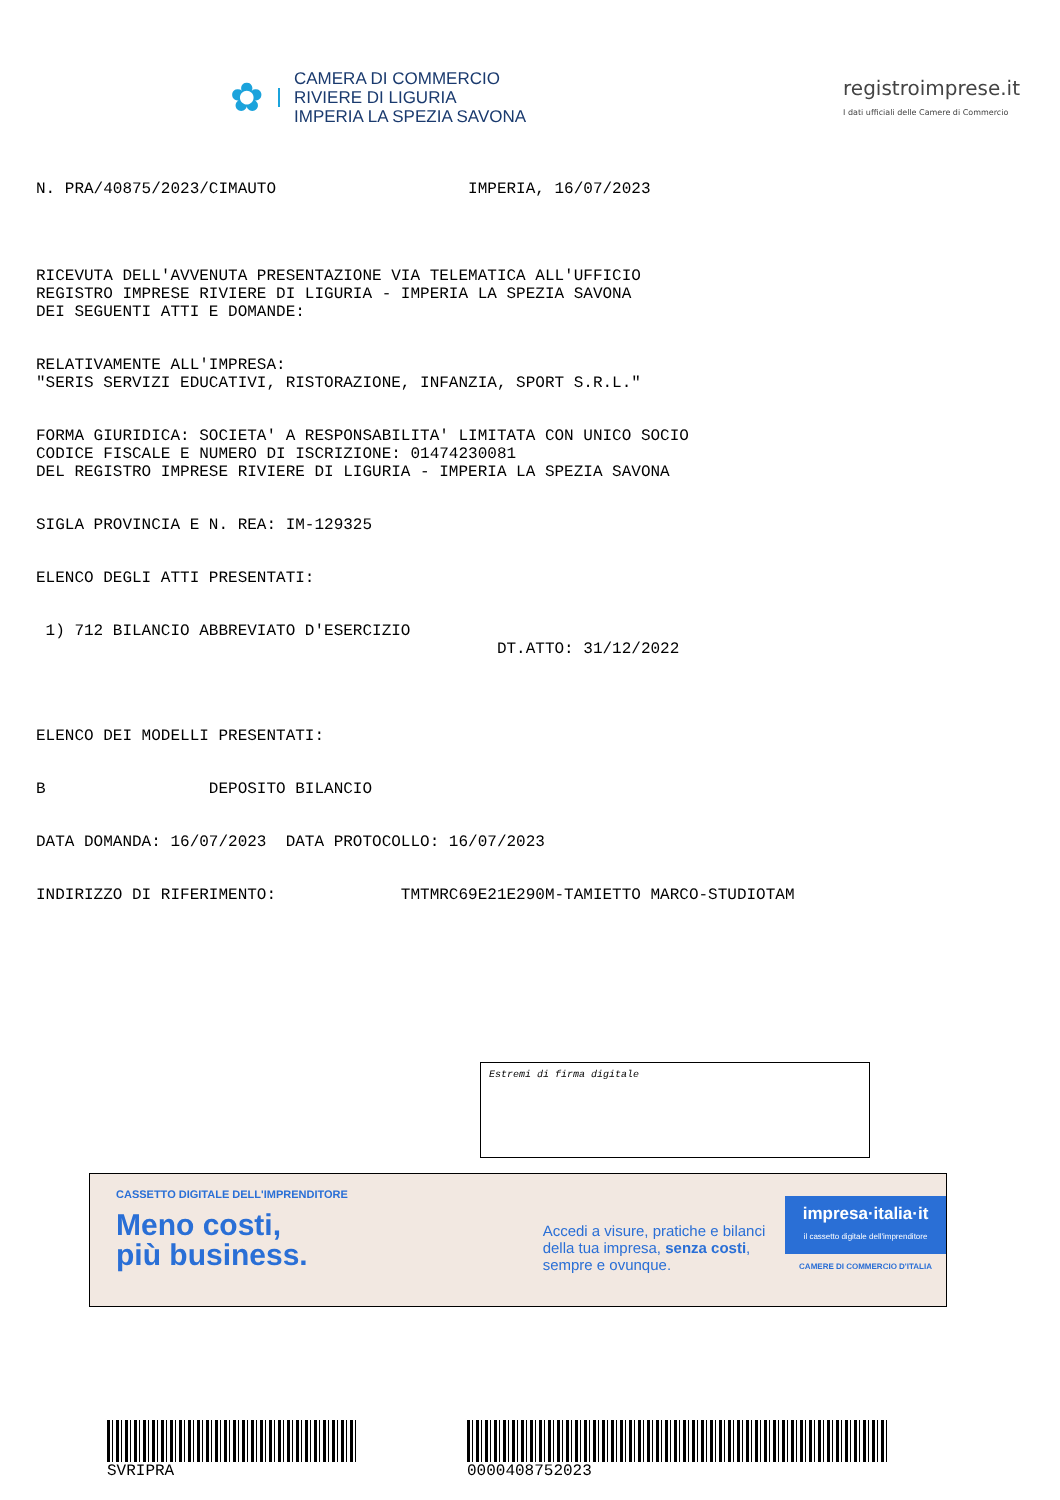✿
CAMERA DI COMMERCIO
RIVIERE DI LIGURIA
IMPERIA LA SPEZIA SAVONA
registroimprese.it
I dati ufficiali delle Camere di Commercio
N. PRA/40875/2023/CIMAUTO IMPERIA, 16/07/2023
RICEVUTA DELL'AVVENUTA PRESENTAZIONE VIA TELEMATICA ALL'UFFICIO REGISTRO IMPRESE RIVIERE DI LIGURIA - IMPERIA LA SPEZIA SAVONA DEI SEGUENTI ATTI E DOMANDE:
RELATIVAMENTE ALL'IMPRESA: "SERIS SERVIZI EDUCATIVI, RISTORAZIONE, INFANZIA, SPORT S.R.L."
FORMA GIURIDICA: SOCIETA' A RESPONSABILITA' LIMITATA CON UNICO SOCIO CODICE FISCALE E NUMERO DI ISCRIZIONE: 01474230081 DEL REGISTRO IMPRESE RIVIERE DI LIGURIA - IMPERIA LA SPEZIA SAVONA
SIGLA PROVINCIA E N. REA: IM-129325
ELENCO DEGLI ATTI PRESENTATI:
1) 712 BILANCIO ABBREVIATO D'ESERCIZIO DT.ATTO: 31/12/2022
ELENCO DEI MODELLI PRESENTATI:
B DEPOSITO BILANCIO
DATA DOMANDA: 16/07/2023 DATA PROTOCOLLO: 16/07/2023
INDIRIZZO DI RIFERIMENTO: TMTMRC69E21E290M-TAMIETTO MARCO-STUDIOTAM
Estremi di firma digitale
CASSETTO DIGITALE DELL'IMPRENDITORE
Meno costi,
più business.
Accedi a visure, pratiche e bilanci della tua impresa, senza costi, sempre e ovunque.
impresa·italia·it
il cassetto digitale dell'imprenditore
CAMERE DI COMMERCIO D'ITALIA
SVRIPRA 0000408752023